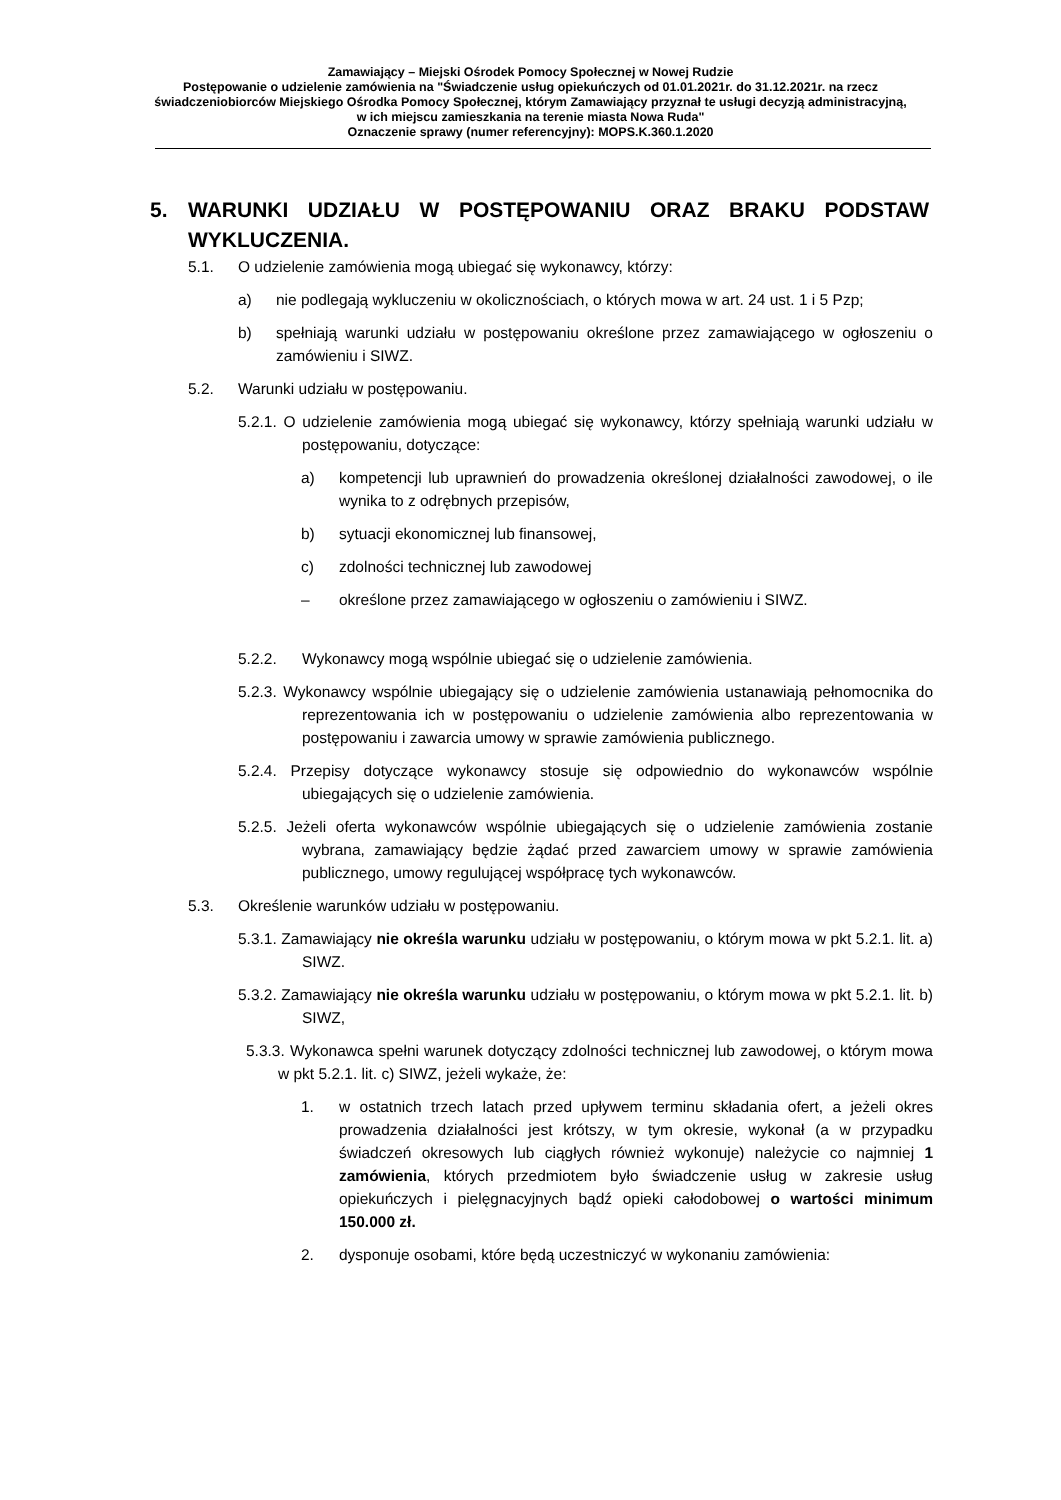Zamawiający – Miejski Ośrodek Pomocy Społecznej w Nowej Rudzie
Postępowanie o udzielenie zamówienia na "Świadczenie usług opiekuńczych od 01.01.2021r. do 31.12.2021r. na rzecz świadczeniobiorców Miejskiego Ośrodka Pomocy Społecznej, którym Zamawiający przyznał te usługi decyzją administracyjną, w ich miejscu zamieszkania na terenie miasta Nowa Ruda"
Oznaczenie sprawy (numer referencyjny): MOPS.K.360.1.2020
5. WARUNKI UDZIAŁU W POSTĘPOWANIU ORAZ BRAKU PODSTAW WYKLUCZENIA.
5.1. O udzielenie zamówienia mogą ubiegać się wykonawcy, którzy:
a) nie podlegają wykluczeniu w okolicznościach, o których mowa w art. 24 ust. 1 i 5 Pzp;
b) spełniają warunki udziału w postępowaniu określone przez zamawiającego w ogłoszeniu o zamówieniu i SIWZ.
5.2. Warunki udziału w postępowaniu.
5.2.1. O udzielenie zamówienia mogą ubiegać się wykonawcy, którzy spełniają warunki udziału w postępowaniu, dotyczące:
a) kompetencji lub uprawnień do prowadzenia określonej działalności zawodowej, o ile wynika to z odrębnych przepisów,
b) sytuacji ekonomicznej lub finansowej,
c) zdolności technicznej lub zawodowej
– określone przez zamawiającego w ogłoszeniu o zamówieniu i SIWZ.
5.2.2. Wykonawcy mogą wspólnie ubiegać się o udzielenie zamówienia.
5.2.3. Wykonawcy wspólnie ubiegający się o udzielenie zamówienia ustanawiają pełnomocnika do reprezentowania ich w postępowaniu o udzielenie zamówienia albo reprezentowania w postępowaniu i zawarcia umowy w sprawie zamówienia publicznego.
5.2.4. Przepisy dotyczące wykonawcy stosuje się odpowiednio do wykonawców wspólnie ubiegających się o udzielenie zamówienia.
5.2.5. Jeżeli oferta wykonawców wspólnie ubiegających się o udzielenie zamówienia zostanie wybrana, zamawiający będzie żądać przed zawarciem umowy w sprawie zamówienia publicznego, umowy regulującej współpracę tych wykonawców.
5.3. Określenie warunków udziału w postępowaniu.
5.3.1. Zamawiający nie określa warunku udziału w postępowaniu, o którym mowa w pkt 5.2.1. lit. a) SIWZ.
5.3.2. Zamawiający nie określa warunku udziału w postępowaniu, o którym mowa w pkt 5.2.1. lit. b) SIWZ,
5.3.3. Wykonawca spełni warunek dotyczący zdolności technicznej lub zawodowej, o którym mowa w pkt 5.2.1. lit. c) SIWZ, jeżeli wykaże, że:
1. w ostatnich trzech latach przed upływem terminu składania ofert, a jeżeli okres prowadzenia działalności jest krótszy, w tym okresie, wykonał (a w przypadku świadczeń okresowych lub ciągłych również wykonuje) należycie co najmniej 1 zamówienia, których przedmiotem było świadczenie usług w zakresie usług opiekuńczych i pielęgnacyjnych bądź opieki całodobowej o wartości minimum 150.000 zł.
2. dysponuje osobami, które będą uczestniczyć w wykonaniu zamówienia: